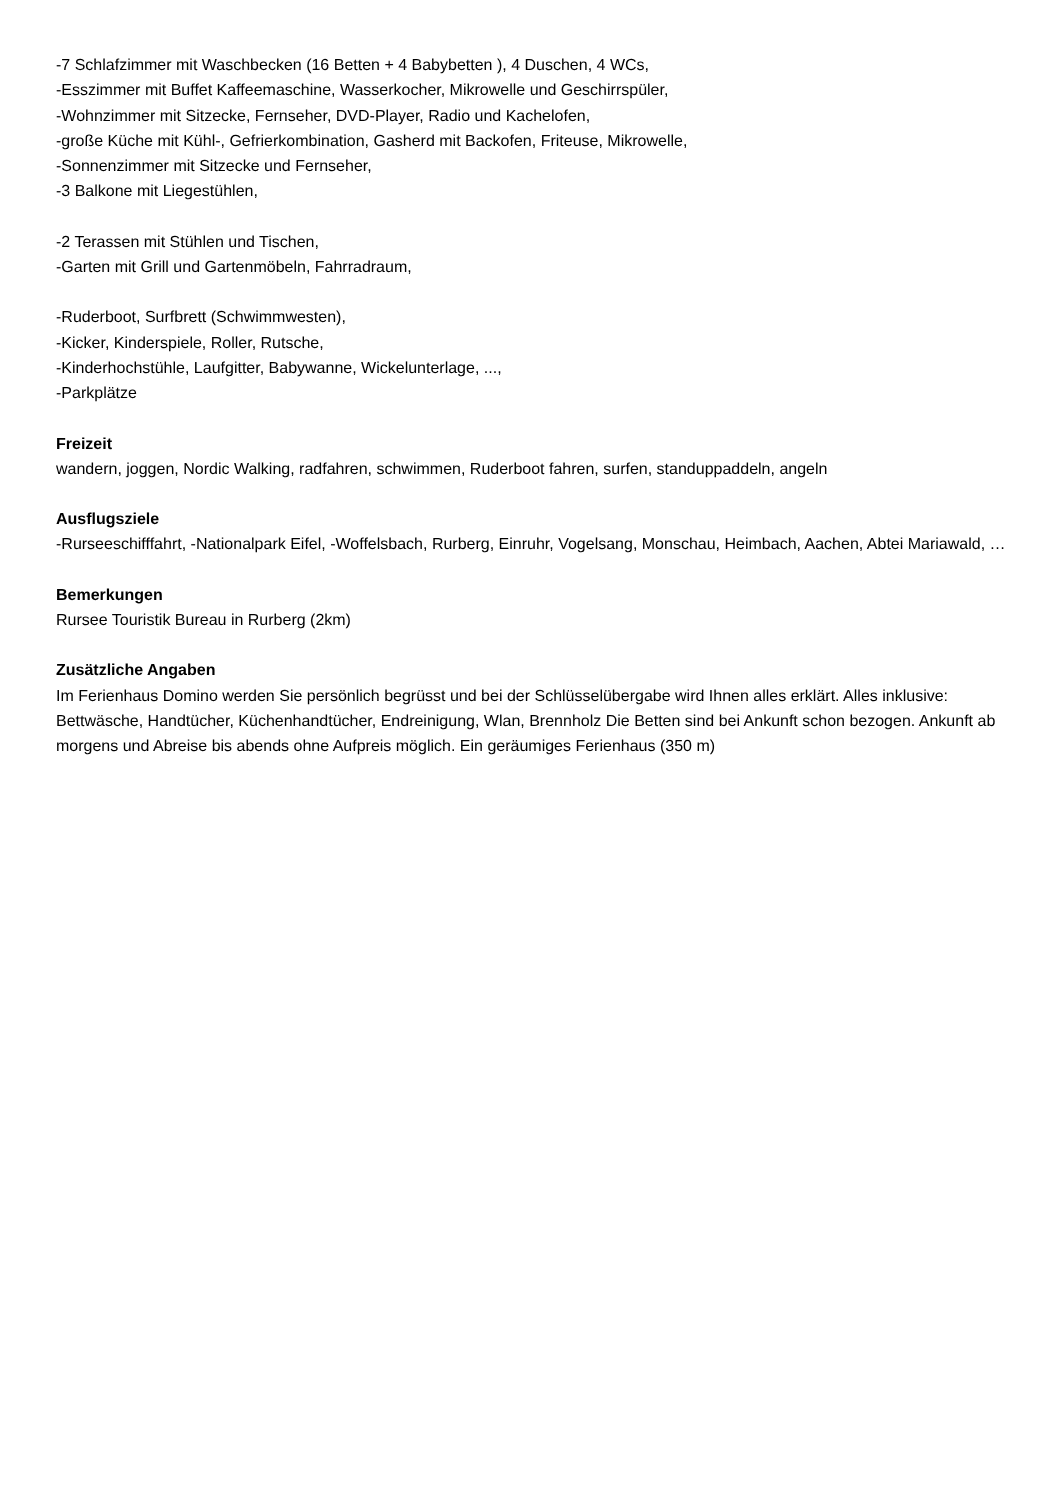-7 Schlafzimmer mit Waschbecken (16 Betten + 4 Babybetten ), 4 Duschen, 4 WCs,
-Esszimmer mit Buffet Kaffeemaschine, Wasserkocher, Mikrowelle und Geschirrspüler,
-Wohnzimmer mit Sitzecke, Fernseher, DVD-Player, Radio und Kachelofen,
-große Küche mit Kühl-, Gefrierkombination, Gasherd mit Backofen, Friteuse, Mikrowelle,
-Sonnenzimmer mit Sitzecke und Fernseher,
-3 Balkone mit Liegestühlen,
-2 Terassen mit Stühlen und Tischen,
-Garten mit Grill und Gartenmöbeln, Fahrradraum,
-Ruderboot, Surfbrett (Schwimmwesten),
-Kicker, Kinderspiele, Roller, Rutsche,
-Kinderhochstühle, Laufgitter, Babywanne, Wickelunterlage, ...,
-Parkplätze
Freizeit
wandern, joggen, Nordic Walking, radfahren, schwimmen, Ruderboot fahren, surfen, standuppaddeln, angeln
Ausflugsziele
-Rurseeschifffahrt, -Nationalpark Eifel, -Woffelsbach, Rurberg, Einruhr, Vogelsang, Monschau, Heimbach, Aachen, Abtei Mariawald, …
Bemerkungen
Rursee Touristik Bureau in Rurberg (2km)
Zusätzliche Angaben
Im Ferienhaus Domino werden Sie persönlich begrüsst und bei der Schlüsselübergabe wird Ihnen alles erklärt. Alles inklusive: Bettwäsche, Handtücher, Küchenhandtücher, Endreinigung, Wlan, Brennholz Die Betten sind bei Ankunft schon bezogen. Ankunft ab morgens und Abreise bis abends ohne Aufpreis möglich. Ein geräumiges Ferienhaus (350 m)